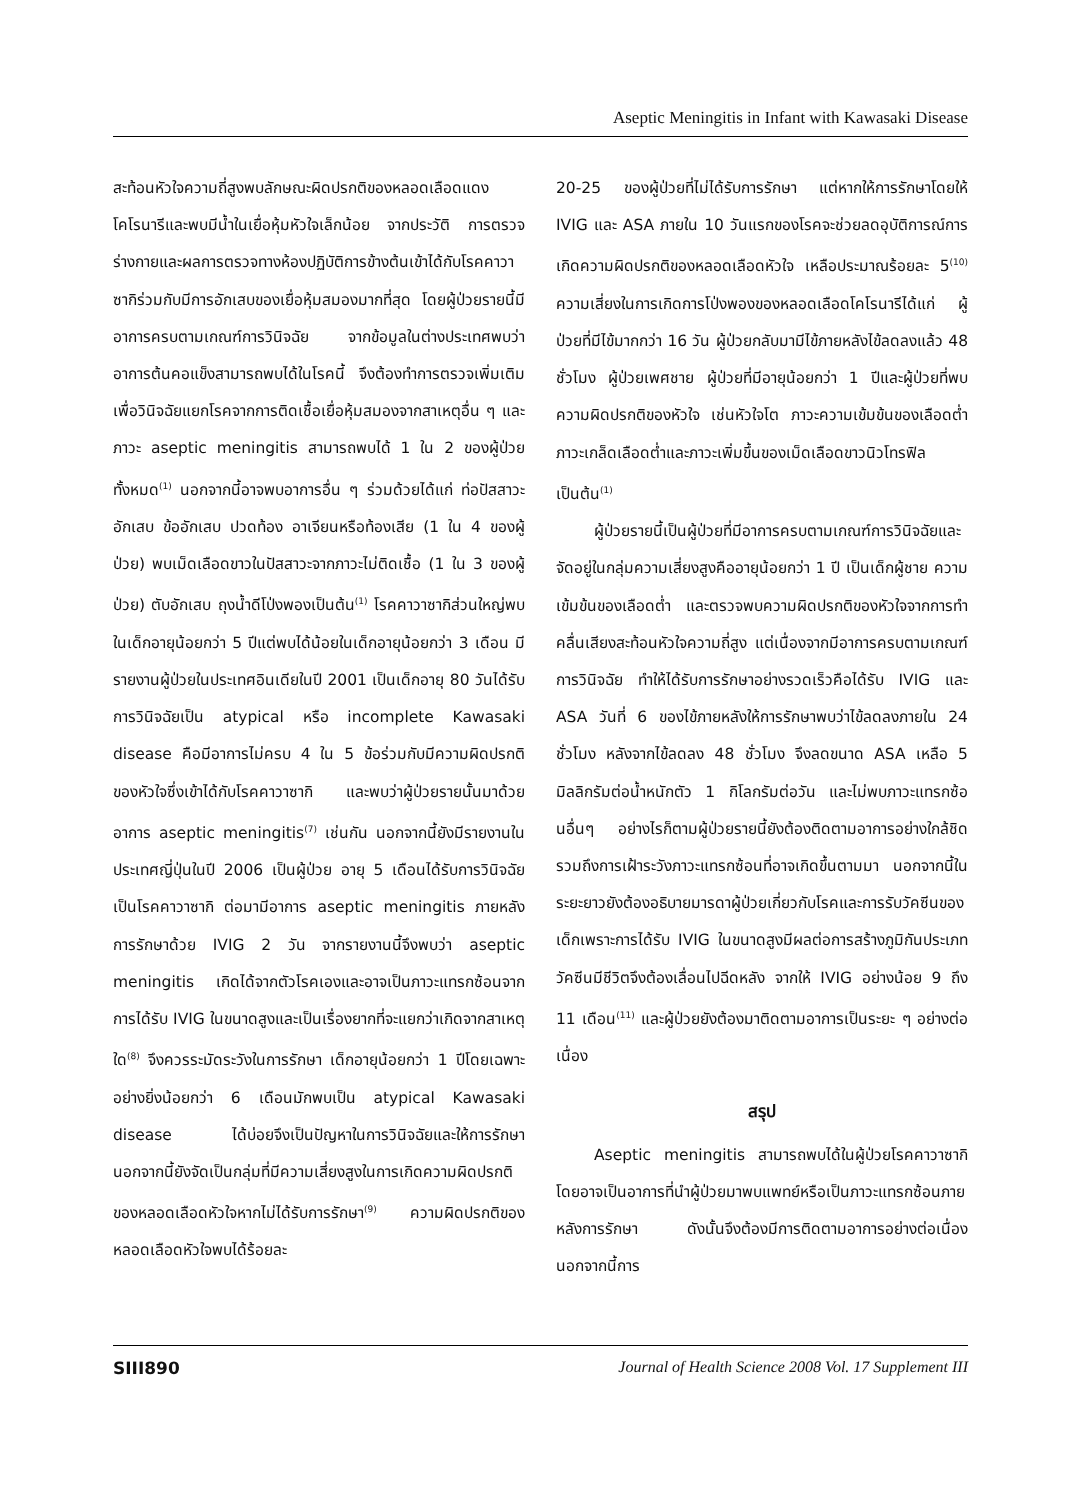Aseptic Meningitis in Infant with Kawasaki Disease
สะท้อนหัวใจความถี่สูงพบลักษณะผิดปรกติของหลอดเลือดแดงโคโรนารีและพบมีน้ำในเยื่อหุ้มหัวใจเล็กน้อย จากประวัติ การตรวจร่างกายและผลการตรวจทางห้องปฏิบัติการข้างต้นเข้าได้กับโรคคาวาซากิร่วมกับมีการอักเสบของเยื่อหุ้มสมองมากที่สุด โดยผู้ป่วยรายนี้มีอาการครบตามเกณฑ์การวินิจฉัย จากข้อมูลในต่างประเทศพบว่าอาการต้นคอแข็งสามารถพบได้ในโรคนี้ จึงต้องทำการตรวจเพิ่มเติมเพื่อวินิจฉัยแยกโรคจากการติดเชื้อเยื่อหุ้มสมองจากสาเหตุอื่น ๆ และภาวะ aseptic meningitis สามารถพบได้ 1 ใน 2 ของผู้ป่วยทั้งหมด<sup>(1)</sup> นอกจากนี้อาจพบอาการอื่น ๆ ร่วมด้วยได้แก่ ท่อปัสสาวะอักเสบ ข้ออักเสบ ปวดท้อง อาเจียนหรือท้องเสีย (1 ใน 4 ของผู้ป่วย) พบเม็ดเลือดขาวในปัสสาวะจากภาวะไม่ติดเชื้อ (1 ใน 3 ของผู้ป่วย) ตับอักเสบ ถุงน้ำดีโป่งพองเป็นต้น<sup>(1)</sup> โรคคาวาซากิส่วนใหญ่พบในเด็กอายุน้อยกว่า 5 ปีแต่พบได้น้อยในเด็กอายุน้อยกว่า 3 เดือน มีรายงานผู้ป่วยในประเทศอินเดียในปี 2001 เป็นเด็กอายุ 80 วันได้รับการวินิจฉัยเป็น atypical หรือ incomplete Kawasaki disease คือมีอาการไม่ครบ 4 ใน 5 ข้อร่วมกับมีความผิดปรกติของหัวใจซึ่งเข้าได้กับโรคคาวาซากิ และพบว่าผู้ป่วยรายนั้นมาด้วยอาการ aseptic meningitis<sup>(7)</sup> เช่นกัน นอกจากนี้ยังมีรายงานในประเทศญี่ปุ่นในปี 2006 เป็นผู้ป่วย อายุ 5 เดือนได้รับการวินิจฉัยเป็นโรคคาวาซากิ ต่อมามีอาการ aseptic meningitis ภายหลังการรักษาด้วย IVIG 2 วัน จากรายงานนี้จึงพบว่า aseptic meningitis เกิดได้จากตัวโรคเองและอาจเป็นภาวะแทรกซ้อนจากการได้รับ IVIG ในขนาดสูงและเป็นเรื่องยากที่จะแยกว่าเกิดจากสาเหตุใด<sup>(8)</sup> จึงควรระมัดระวังในการรักษา เด็กอายุน้อยกว่า 1 ปีโดยเฉพาะอย่างยิ่งน้อยกว่า 6 เดือนมักพบเป็น atypical Kawasaki disease ได้บ่อยจึงเป็นปัญหาในการวินิจฉัยและให้การรักษา นอกจากนี้ยังจัดเป็นกลุ่มที่มีความเสี่ยงสูงในการเกิดความผิดปรกติของหลอดเลือดหัวใจหากไม่ได้รับการรักษา<sup>(9)</sup> ความผิดปรกติของหลอดเลือดหัวใจพบได้ร้อยละ
20-25 ของผู้ป่วยที่ไม่ได้รับการรักษา แต่หากให้การรักษาโดยให้ IVIG และ ASA ภายใน 10 วันแรกของโรคจะช่วยลดอุบัติการณ์การเกิดความผิดปรกติของหลอดเลือดหัวใจ เหลือประมาณร้อยละ 5<sup>(10)</sup> ความเสี่ยงในการเกิดการโป่งพองของหลอดเลือดโคโรนารีได้แก่ ผู้ป่วยที่มีไข้มากกว่า 16 วัน ผู้ป่วยกลับมามีไข้ภายหลังไข้ลดลงแล้ว 48 ชั่วโมง ผู้ป่วยเพศชาย ผู้ป่วยที่มีอายุน้อยกว่า 1 ปีและผู้ป่วยที่พบความผิดปรกติของหัวใจ เช่นหัวใจโต ภาวะความเข้มข้นของเลือดต่ำ ภาวะเกล็ดเลือดต่ำและภาวะเพิ่มขึ้นของเม็ดเลือดขาวนิวโทรฟิล เป็นต้น<sup>(1)</sup>
ผู้ป่วยรายนี้เป็นผู้ป่วยที่มีอาการครบตามเกณฑ์การวินิจฉัยและจัดอยู่ในกลุ่มความเสี่ยงสูงคืออายุน้อยกว่า 1 ปี เป็นเด็กผู้ชาย ความเข้มข้นของเลือดต่ำ และตรวจพบความผิดปรกติของหัวใจจากการทำคลื่นเสียงสะท้อนหัวใจความถี่สูง แต่เนื่องจากมีอาการครบตามเกณฑ์การวินิจฉัย ทำให้ได้รับการรักษาอย่างรวดเร็วคือได้รับ IVIG และ ASA วันที่ 6 ของไข้ภายหลังให้การรักษาพบว่าไข้ลดลงภายใน 24 ชั่วโมง หลังจากไข้ลดลง 48 ชั่วโมง จึงลดขนาด ASA เหลือ 5 มิลลิกรัมต่อน้ำหนักตัว 1 กิโลกรัมต่อวัน และไม่พบภาวะแทรกซ้อนอื่นๆ อย่างไรก็ตามผู้ป่วยรายนี้ยังต้องติดตามอาการอย่างใกล้ชิดรวมถึงการเฝ้าระวังภาวะแทรกซ้อนที่อาจเกิดขึ้นตามมา นอกจากนี้ในระยะยาวยังต้องอธิบายมารดาผู้ป่วยเกี่ยวกับโรคและการรับวัคซีนของเด็กเพราะการได้รับ IVIG ในขนาดสูงมีผลต่อการสร้างภูมิกันประเภทวัคซีนมีชีวิตจึงต้องเลื่อนไปฉีดหลัง จากให้ IVIG อย่างน้อย 9 ถึง 11 เดือน<sup>(11)</sup> และผู้ป่วยยังต้องมาติดตามอาการเป็นระยะ ๆ อย่างต่อเนื่อง
สรุป
Aseptic meningitis สามารถพบได้ในผู้ป่วยโรคคาวาซากิ โดยอาจเป็นอาการที่นำผู้ป่วยมาพบแพทย์หรือเป็นภาวะแทรกซ้อนภายหลังการรักษา ดังนั้นจึงต้องมีการติดตามอาการอย่างต่อเนื่องนอกจากนี้การ
SIII890 Journal of Health Science 2008 Vol. 17 Supplement III